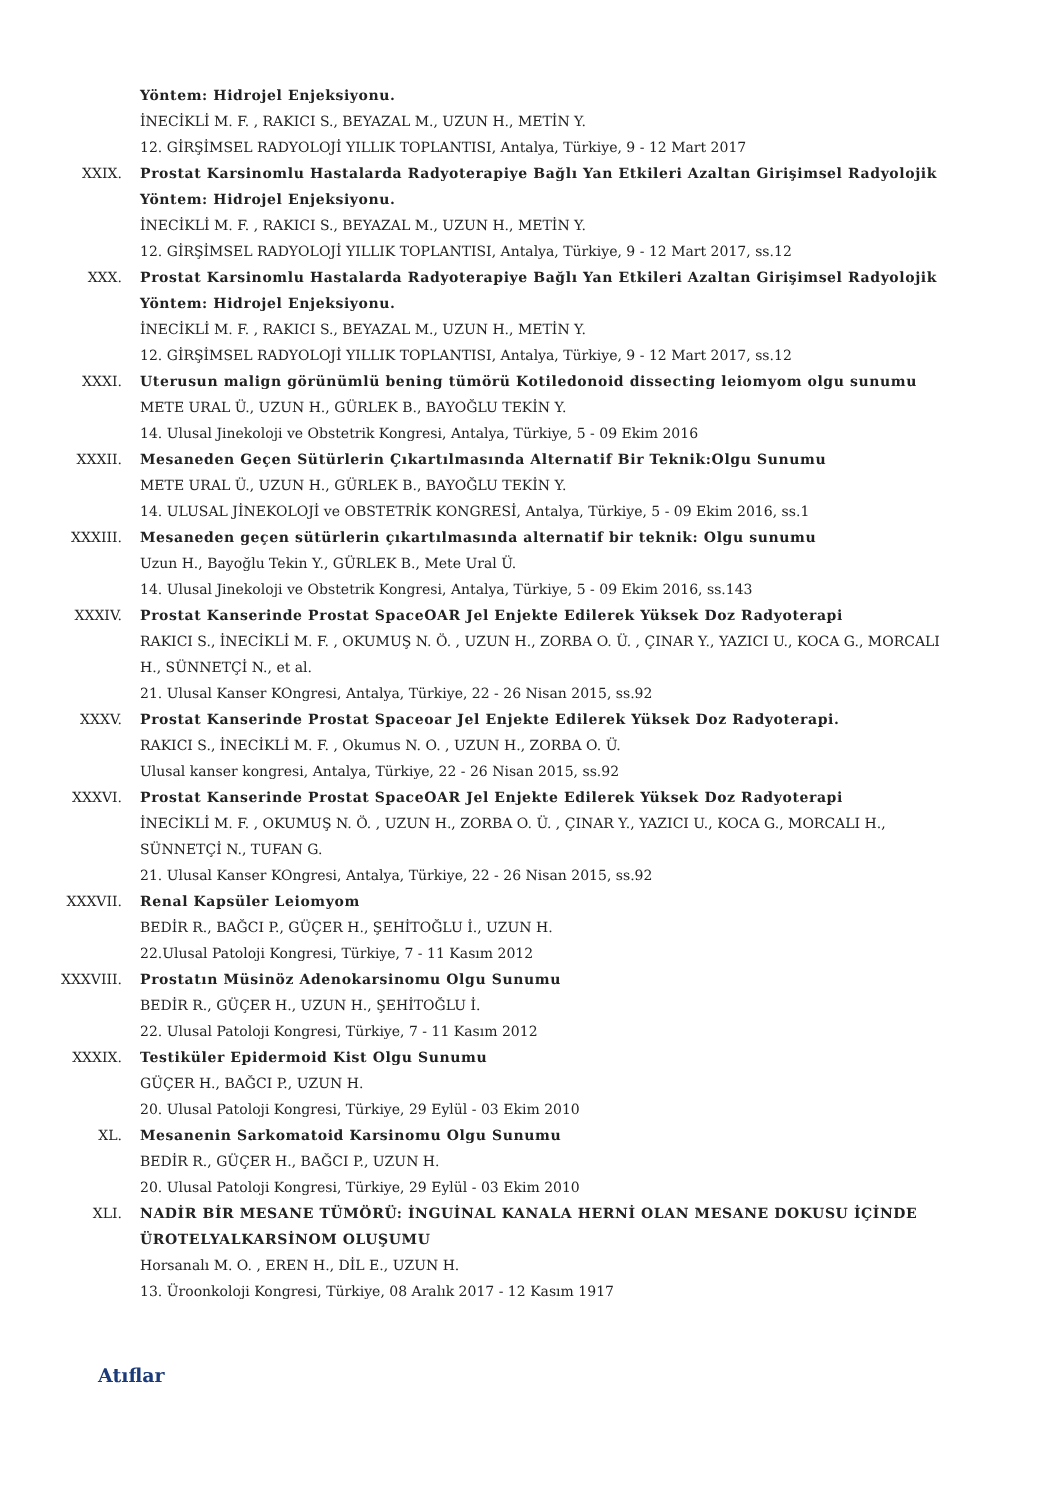Yöntem: Hidrojel Enjeksiyonu.
İNECİKLİ M. F. , RAKICI S., BEYAZAL M., UZUN H., METİN Y.
12. GİRŞİMSEL RADYOLOJİ YILLIK TOPLANTISI, Antalya, Türkiye, 9 - 12 Mart 2017
XXIX. Prostat Karsinomlu Hastalarda Radyoterapiye Bağlı Yan Etkileri Azaltan Girişimsel Radyolojik Yöntem: Hidrojel Enjeksiyonu.
İNECİKLİ M. F. , RAKICI S., BEYAZAL M., UZUN H., METİN Y.
12. GİRŞİMSEL RADYOLOJİ YILLIK TOPLANTISI, Antalya, Türkiye, 9 - 12 Mart 2017, ss.12
XXX. Prostat Karsinomlu Hastalarda Radyoterapiye Bağlı Yan Etkileri Azaltan Girişimsel Radyolojik Yöntem: Hidrojel Enjeksiyonu.
İNECİKLİ M. F. , RAKICI S., BEYAZAL M., UZUN H., METİN Y.
12. GİRŞİMSEL RADYOLOJİ YILLIK TOPLANTISI, Antalya, Türkiye, 9 - 12 Mart 2017, ss.12
XXXI. Uterusun malign görünümlü bening tümörü Kotiledonoid dissecting leiomyom olgu sunumu
METE URAL Ü., UZUN H., GÜRLEK B., BAYOĞLU TEKİN Y.
14. Ulusal Jinekoloji ve Obstetrik Kongresi, Antalya, Türkiye, 5 - 09 Ekim 2016
XXXII. Mesaneden Geçen Sütürlerin Çıkartılmasında Alternatif Bir Teknik:Olgu Sunumu
METE URAL Ü., UZUN H., GÜRLEK B., BAYOĞLU TEKİN Y.
14. ULUSAL JİNEKOLOJİ ve OBSTETRİK KONGRESİ, Antalya, Türkiye, 5 - 09 Ekim 2016, ss.1
XXXIII. Mesaneden geçen sütürlerin çıkartılmasında alternatif bir teknik: Olgu sunumu
Uzun H., Bayoğlu Tekin Y., GÜRLEK B., Mete Ural Ü.
14. Ulusal Jinekoloji ve Obstetrik Kongresi, Antalya, Türkiye, 5 - 09 Ekim 2016, ss.143
XXXIV. Prostat Kanserinde Prostat SpaceOAR Jel Enjekte Edilerek Yüksek Doz Radyoterapi
RAKICI S., İNECİKLİ M. F. , OKUMUŞ N. Ö. , UZUN H., ZORBA O. Ü. , ÇINAR Y., YAZICI U., KOCA G., MORCALI H., SÜNNETÇİ N., et al.
21. Ulusal Kanser KOngresi, Antalya, Türkiye, 22 - 26 Nisan 2015, ss.92
XXXV. Prostat Kanserinde Prostat Spaceoar Jel Enjekte Edilerek Yüksek Doz Radyoterapi.
RAKICI S., İNECİKLİ M. F. , Okumus N. O. , UZUN H., ZORBA O. Ü.
Ulusal kanser kongresi, Antalya, Türkiye, 22 - 26 Nisan 2015, ss.92
XXXVI. Prostat Kanserinde Prostat SpaceOAR Jel Enjekte Edilerek Yüksek Doz Radyoterapi
İNECİKLİ M. F. , OKUMUŞ N. Ö. , UZUN H., ZORBA O. Ü. , ÇINAR Y., YAZICI U., KOCA G., MORCALI H., SÜNNETÇİ N., TUFAN G.
21. Ulusal Kanser KOngresi, Antalya, Türkiye, 22 - 26 Nisan 2015, ss.92
XXXVII. Renal Kapsüler Leiomyom
BEDİR R., BAĞCI P., GÜÇER H., ŞEHİTOĞLU İ., UZUN H.
22.Ulusal Patoloji Kongresi, Türkiye, 7 - 11 Kasım 2012
XXXVIII.
Prostatın Müsinöz Adenokarsinomu Olgu Sunumu
BEDİR R., GÜÇER H., UZUN H., ŞEHİTOĞLU İ.
22. Ulusal Patoloji Kongresi, Türkiye, 7 - 11 Kasım 2012
XXXIX. Testiküler Epidermoid Kist Olgu Sunumu
GÜÇER H., BAĞCI P., UZUN H.
20. Ulusal Patoloji Kongresi, Türkiye, 29 Eylül - 03 Ekim 2010
XL. Mesanenin Sarkomatoid Karsinomu Olgu Sunumu
BEDİR R., GÜÇER H., BAĞCI P., UZUN H.
20. Ulusal Patoloji Kongresi, Türkiye, 29 Eylül - 03 Ekim 2010
XLI. NADİR BİR MESANE TÜMÖRÜ: İNGUİNAL KANALA HERNİ OLAN MESANE DOKUSU İÇİNDE ÜROTELYALKARSİNOM OLUŞUMU
Horsanalı M. O. , EREN H., DİL E., UZUN H.
13. Üroonkoloji Kongresi, Türkiye, 08 Aralık 2017 - 12 Kasım 1917
Atıflar